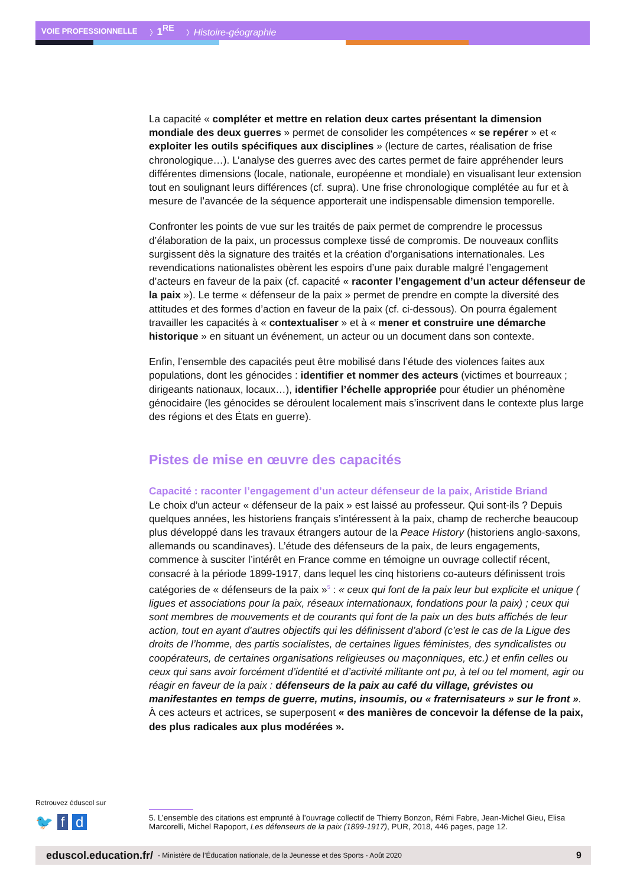VOIE PROFESSIONNELLE 〉1<sup>RE</sup> 〉Histoire-géographie
La capacité « compléter et mettre en relation deux cartes présentant la dimension mondiale des deux guerres » permet de consolider les compétences « se repérer » et « exploiter les outils spécifiques aux disciplines » (lecture de cartes, réalisation de frise chronologique…). L’analyse des guerres avec des cartes permet de faire appréhender leurs différentes dimensions (locale, nationale, européenne et mondiale) en visualisant leur extension tout en soulignant leurs différences (cf. supra). Une frise chronologique complétée au fur et à mesure de l’avancée de la séquence apporterait une indispensable dimension temporelle.
Confronter les points de vue sur les traités de paix permet de comprendre le processus d’élaboration de la paix, un processus complexe tissé de compromis. De nouveaux conflits surgissent dès la signature des traités et la création d’organisations internationales. Les revendications nationalistes obèrent les espoirs d’une paix durable malgré l’engagement d’acteurs en faveur de la paix (cf. capacité « raconter l’engagement d’un acteur défenseur de la paix »). Le terme « défenseur de la paix » permet de prendre en compte la diversité des attitudes et des formes d’action en faveur de la paix (cf. ci-dessous). On pourra également travailler les capacités à « contextualiser » et à « mener et construire une démarche historique » en situant un événement, un acteur ou un document dans son contexte.
Enfin, l’ensemble des capacités peut être mobilisé dans l’étude des violences faites aux populations, dont les génocides : identifier et nommer des acteurs (victimes et bourreaux ; dirigeants nationaux, locaux…), identifier l’échelle appropriée pour étudier un phénomène génocidaire (les génocides se déroulent localement mais s’inscrivent dans le contexte plus large des régions et des États en guerre).
Pistes de mise en œuvre des capacités
Capacité : raconter l’engagement d’un acteur défenseur de la paix, Aristide Briand
Le choix d’un acteur « défenseur de la paix » est laissé au professeur. Qui sont-ils ? Depuis quelques années, les historiens français s’intéressent à la paix, champ de recherche beaucoup plus développé dans les travaux étrangers autour de la Peace History (historiens anglo-saxons, allemands ou scandinaves). L’étude des défenseurs de la paix, de leurs engagements, commence à susciter l’intérêt en France comme en témoigne un ouvrage collectif récent, consacré à la période 1899-1917, dans lequel les cinq historiens co-auteurs définissent trois catégories de « défenseurs de la paix »<sup>5</sup> : « ceux qui font de la paix leur but explicite et unique ( ligues et associations pour la paix, réseaux internationaux, fondations pour la paix) ; ceux qui sont membres de mouvements et de courants qui font de la paix un des buts affichés de leur action, tout en ayant d’autres objectifs qui les définissent d’abord (c’est le cas de la Ligue des droits de l’homme, des partis socialistes, de certaines ligues féministes, des syndicalistes ou coopérateurs, de certaines organisations religieuses ou maçonniques, etc.) et enfin celles ou ceux qui sans avoir forcément d’identité et d’activité militante ont pu, à tel ou tel moment, agir ou réagir en faveur de la paix : défenseurs de la paix au café du village, grévistes ou manifestantes en temps de guerre, mutins, insoumis, ou « fraternisateurs » sur le front ». À ces acteurs et actrices, se superposent « des manières de concevoir la défense de la paix, des plus radicales aux plus modérées ».
Retrouvez éduscol sur
🐦 f d
5. L’ensemble des citations est emprunté à l’ouvrage collectif de Thierry Bonzon, Rémi Fabre, Jean-Michel Gieu, Elisa Marcorelli, Michel Rapoport, Les défenseurs de la paix (1899-1917), PUR, 2018, 446 pages, page 12.
eduscol.education.fr/ - Ministère de l’Éducation nationale, de la Jeunesse et des Sports - Août 2020 9